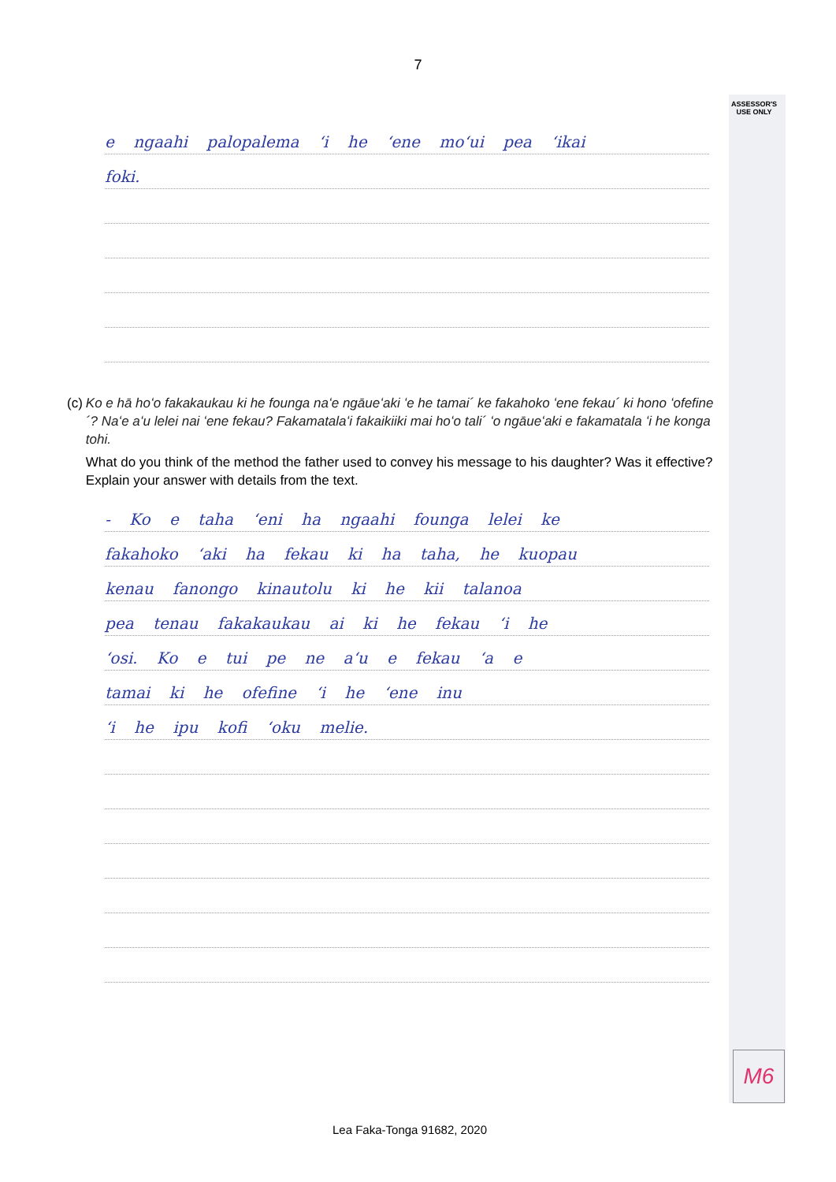ASSESSOR'S USE ONLY
7
e ngaahi palopalema ʻi he ʻene moʻui pea ʻikai
foki.
(c) Ko e hā hoʻo fakakaukau ki he founga naʻe ngāueʻaki ʻe he tamai´ ke fakahoko ʻene fekau´ ki hono ʻofefine´? Naʻe aʻu lelei nai ʻene fekau? Fakamatalaʻi fakaikiiki mai hoʻo tali´ ʻo ngāueʻaki e fakamatala ʻi he konga tohi.
What do you think of the method the father used to convey his message to his daughter? Was it effective? Explain your answer with details from the text.
- Ko e taha ʻeni ha ngaahi founga lelei ke
fakahoko ʻaki ha fekau ki ha taha, he kuopau
kenau fanongo kinautolu ki he kii talanoa
pea tenau fakakaukau ai ki he fekau ʻi he
ʻosi. Ko e tui pe ne aʻu e fekau ʻa e
tamai ki he ofefine ʻi he ʻene inu
ʻi he ipu kofi ʻoku melie.
M6
Lea Faka-Tonga 91682, 2020